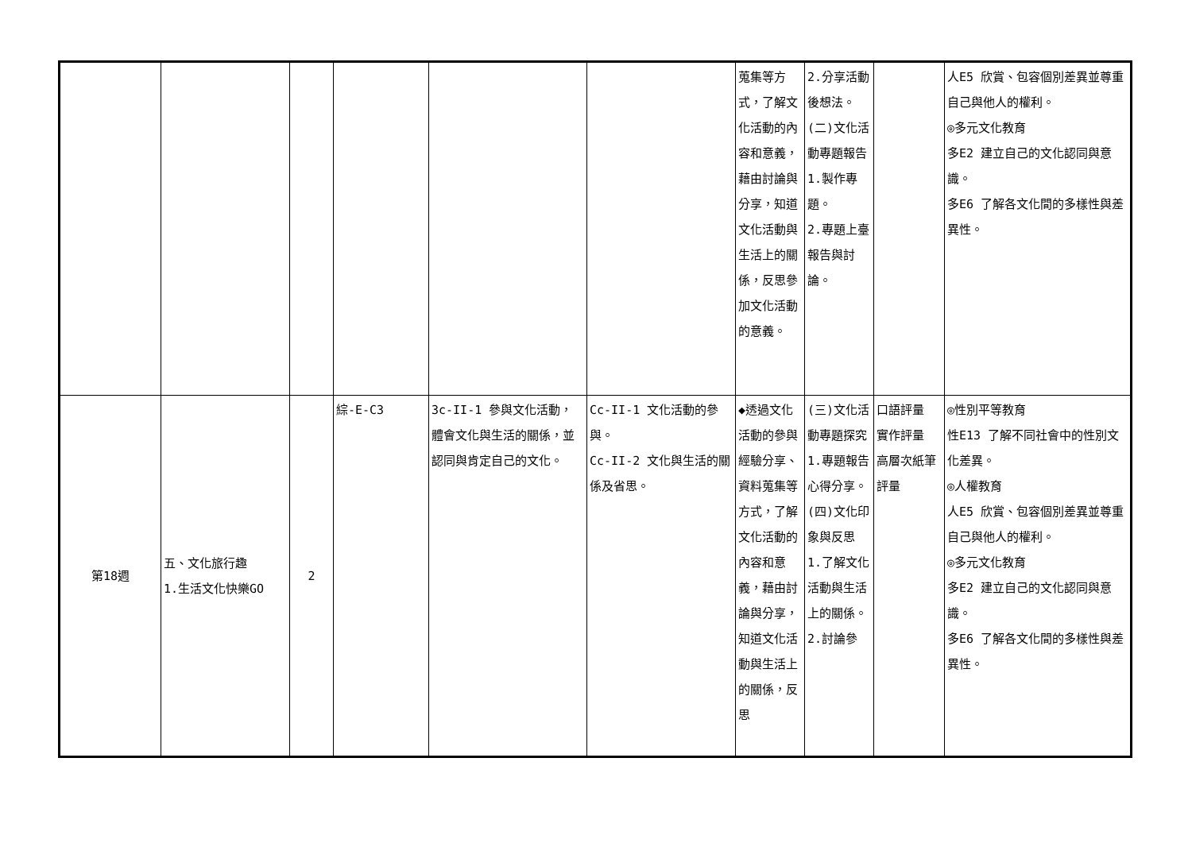| | | | | | | 蒐集等方式，了解文化活動的內容和意義，藉由討論與分享，知道文化活動與生活上的關係，反思參加文化活動的意義。 | 2.分享活動後想法。 (二)文化活動專題報告 1.製作專題。 2.專題上臺報告與討論。 | | 人E5 欣賞、包容個別差異並尊重自己與他人的權利。 ◎多元文化教育 多E2 建立自己的文化認同與意識。 多E6 了解各文化間的多樣性與差異性。 |
| 第18週 | 五、文化旅行趣 1.生活文化快樂GO | 2 | 綜-E-C3 | 3c-II-1 參與文化活動，體會文化與生活的關係，並認同與肯定自己的文化。 | Cc-II-1 文化活動的參與。 Cc-II-2 文化與生活的關係及省思。 | ◆透過文化活動的參與經驗分享、資料蒐集等方式，了解文化活動的內容和意義，藉由討論與分享，知道文化活動與生活上的關係，反思 | (三)文化活動專題探究 1.專題報告心得分享。 (四)文化印象與反思 1.了解文化活動與生活上的關係。 2.討論參 | 口語評量 實作評量 高層次紙筆評量 | ◎性別平等教育 性E13 了解不同社會中的性別文化差異。 ◎人權教育 人E5 欣賞、包容個別差異並尊重自己與他人的權利。 ◎多元文化教育 多E2 建立自己的文化認同與意識。 多E6 了解各文化間的多樣性與差異性。 |